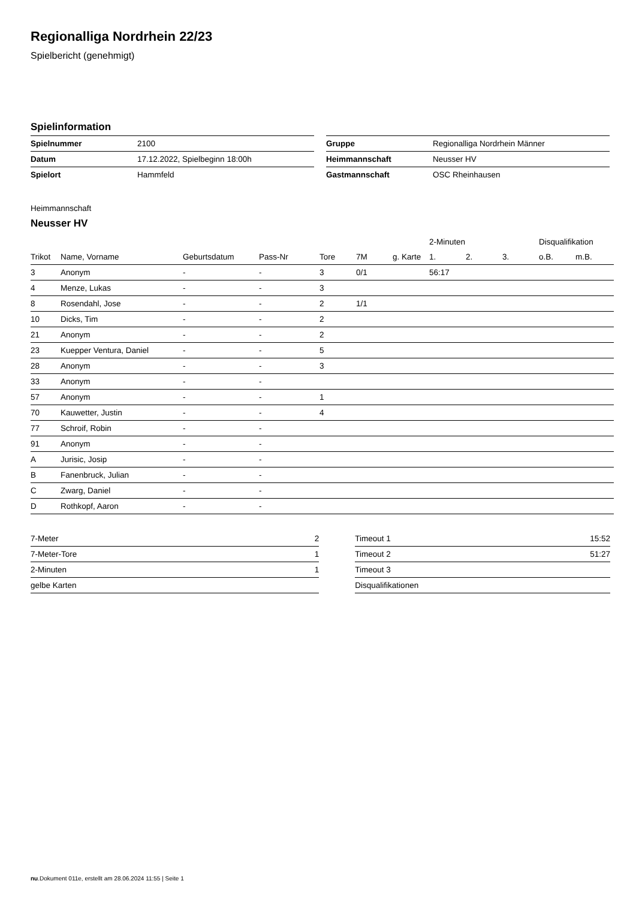Regionalliga Nordrhein 22/23
Spielbericht (genehmigt)
Spielinformation
| Spielnummer | 2100 |
| Datum | 17.12.2022, Spielbeginn 18:00h |
| Spielort | Hammfeld |
| Gruppe | Regionalliga Nordrhein Männer |
| Heimmannschaft | Neusser HV |
| Gastmannschaft | OSC Rheinhausen |
Heimmannschaft
Neusser HV
| | | | | | | | 2-Minuten | | | Disqualifikation | |
| --- | --- | --- | --- | --- | --- | --- | --- | --- | --- | --- | --- |
| Trikot | Name, Vorname | Geburtsdatum | Pass-Nr | Tore | 7M | g. Karte | 1. | 2. | 3. | o.B. | m.B. |
| 3 | Anonym | - | - | 3 | 0/1 | | 56:17 | | | | |
| 4 | Menze, Lukas | - | - | 3 | | | | | | | |
| 8 | Rosendahl, Jose | - | - | 2 | 1/1 | | | | | | |
| 10 | Dicks, Tim | - | - | 2 | | | | | | | |
| 21 | Anonym | - | - | 2 | | | | | | | |
| 23 | Kuepper Ventura, Daniel | - | - | 5 | | | | | | | |
| 28 | Anonym | - | - | 3 | | | | | | | |
| 33 | Anonym | - | - | | | | | | | | |
| 57 | Anonym | - | - | 1 | | | | | | | |
| 70 | Kauwetter, Justin | - | - | 4 | | | | | | | |
| 77 | Schroif, Robin | - | - | | | | | | | | |
| 91 | Anonym | - | - | | | | | | | | |
| A | Jurisic, Josip | - | - | | | | | | | | |
| B | Fanenbruck, Julian | - | - | | | | | | | | |
| C | Zwarg, Daniel | - | - | | | | | | | | |
| D | Rothkopf, Aaron | - | - | | | | | | | | |
| 7-Meter | 2 |
| 7-Meter-Tore | 1 |
| 2-Minuten | 1 |
| gelbe Karten | |
| Timeout 1 | 15:52 |
| Timeout 2 | 51:27 |
| Timeout 3 | |
| Disqualifikationen | |
nu.Dokument 011e, erstellt am 28.06.2024 11:55 | Seite 1